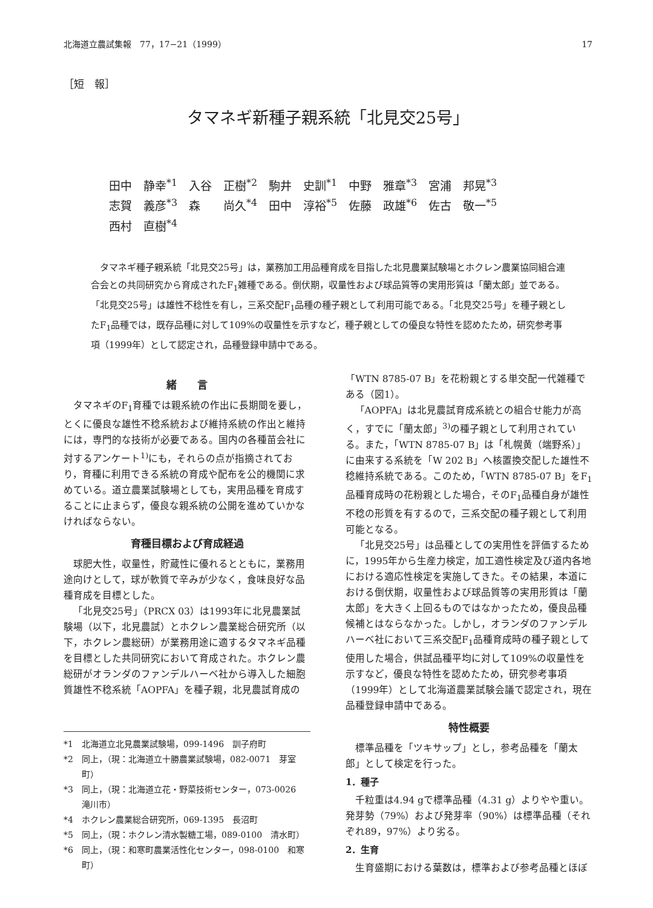北海道立農試集報　77，17−21（1999） 17
［短　報］
タマネギ新種子親系統「北見交25号」
田中　静幸<sup>*1</sup>　入谷　正樹<sup>*2</sup>　駒井　史訓<sup>*1</sup>　中野　雅章<sup>*3</sup>　宮浦　邦晃<sup>*3</sup>
志賀　義彦<sup>*3</sup>　森　　尚久<sup>*4</sup>　田中　淳裕<sup>*5</sup>　佐藤　政雄<sup>*6</sup>　佐古　敬一<sup>*5</sup>
西村　直樹<sup>*4</sup>
タマネギ種子親系統「北見交25号」は，業務加工用品種育成を目指した北見農業試験場とホクレン農業協同組合連合会との共同研究から育成されたF<sub>1</sub>雑種である。倒伏期，収量性および球品質等の実用形質は「蘭太郎」並である。「北見交25号」は雄性不稔性を有し，三系交配F<sub>1</sub>品種の種子親として利用可能である。「北見交25号」を種子親としたF<sub>1</sub>品種では，既存品種に対して109%の収量性を示すなど，種子親としての優良な特性を認めたため，研究参考事項（1999年）として認定され，品種登録申請中である。
緒　　言
タマネギのF<sub>1</sub>育種では親系統の作出に長期間を要し，とくに優良な雄性不稔系統および維持系統の作出と維持には，専門的な技術が必要である。国内の各種苗会社に対するアンケート<sup>1)</sup>にも，それらの点が指摘されており，育種に利用できる系統の育成や配布を公的機関に求めている。道立農業試験場としても，実用品種を育成することに止まらず，優良な親系統の公開を進めていかなければならない。
育種目標および育成経過
球肥大性，収量性，貯蔵性に優れるとともに，業務用途向けとして，球が軟質で辛みが少なく，食味良好な品種育成を目標とした。
「北見交25号」（PRCX 03）は1993年に北見農業試験場（以下，北見農試）とホクレン農業総合研究所（以下，ホクレン農総研）が業務用途に適するタマネギ品種を目標とした共同研究において育成された。ホクレン農総研がオランダのファンデルハーベ社から導入した細胞質雄性不稔系統「AOPFA」を種子親，北見農試育成の
*1 北海道立北見農業試験場，099-1496　訓子府町
*2 同上，（現：北海道立十勝農業試験場，082-0071　芽室町）
*3 同上，（現：北海道立花・野菜技術センター，073-0026　滝川市）
*4 ホクレン農業総合研究所，069-1395　長沼町
*5 同上，（現：ホクレン清水製糖工場，089-0100　清水町）
*6 同上，（現：和寒町農業活性化センター，098-0100　和寒町）
「WTN 8785-07 B」を花粉親とする単交配一代雑種である（図1）。
「AOPFA」は北見農試育成系統との組合せ能力が高く，すでに「蘭太郎」<sup>3)</sup>の種子親として利用されている。また，「WTN 8785-07 B」は「札幌黄（端野系）」に由来する系統を「W 202 B」へ核置換交配した雄性不稔維持系統である。このため，「WTN 8785-07 B」をF<sub>1</sub>品種育成時の花粉親とした場合，そのF<sub>1</sub>品種自身が雄性不稔の形質を有するので，三系交配の種子親として利用可能となる。
「北見交25号」は品種としての実用性を評価するために，1995年から生産力検定，加工適性検定及び道内各地における適応性検定を実施してきた。その結果，本道における倒伏期，収量性および球品質等の実用形質は「蘭太郎」を大きく上回るものではなかったため，優良品種候補とはならなかった。しかし，オランダのファンデルハーベ社において三系交配F<sub>1</sub>品種育成時の種子親として使用した場合，供試品種平均に対して109%の収量性を示すなど，優良な特性を認めたため，研究参考事項（1999年）として北海道農業試験会議で認定され，現在品種登録申請中である。
特性概要
標準品種を「ツキサップ」とし，参考品種を「蘭太郎」として検定を行った。
1．種子
千粒重は4.94 gで標準品種（4.31 g）よりやや重い。発芽勢（79%）および発芽率（90%）は標準品種（それぞれ89，97%）より劣る。
2．生育
生育盛期における葉数は，標準および参考品種とほぼ